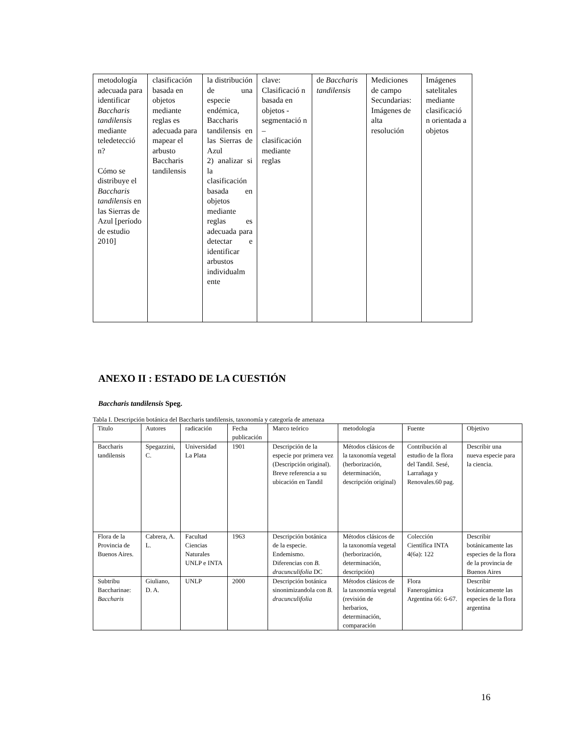| metodología adecuada para identificar Baccharis tandilensis mediante teledetecció n? Cómo se distribuye el Baccharis tandilensis en las Sierras de Azul [período de estudio 2010] | clasificación basada en objetos mediante reglas es adecuada para mapear el arbusto Baccharis tandilensis | la distribución de una especie endémica, Baccharis tandilensis en las Sierras de Azul 2) analizar si la clasificación basada en objetos mediante reglas es adecuada para detectar e identificar arbustos individualm ente | clave: Clasificació n basada en objetos - segmentació n – clasificación mediante reglas | de Baccharis tandilensis | Mediciones de campo Secundarias: Imágenes de alta resolución | Imágenes satelitales mediante clasificació n orientada a objetos |
ANEXO II : ESTADO DE LA CUESTIÓN
Baccharis tandilensis Speg.
Tabla I. Descripción botánica del Baccharis tandilensis, taxonomía y categoría de amenaza
| Titulo | Autores | radicación | Fecha publicación | Marco teórico | metodología | Fuente | Objetivo |
| --- | --- | --- | --- | --- | --- | --- | --- |
| Baccharis tandilensis | Spegazzini, C. | Universidad La Plata | 1901 | Descripción de la especie por primera vez (Descripción original). Breve referencia a su ubicación en Tandil | Métodos clásicos de la taxonomía vegetal (herborización, determinación, descripción original) | Contribución al estudio de la flora del Tandil. Sesé, Larrañaga y Renovales.60 pag. | Describir una nueva especie para la ciencia. |
| Flora de la Provincia de Buenos Aires. | Cabrera, A. L. | Facultad Ciencias Naturales UNLP e INTA | 1963 | Descripción botánica de la especie. Endemismo. Diferencias con B. dracunculifolia DC | Métodos clásicos de la taxonomía vegetal (herborización, determinación, descripción) | Colección Científica INTA 4(6a): 122 | Describir botánicamente las especies de la flora de la provincia de Buenos Aires |
| Subtribu Baccharinae: Baccharis | Giuliano, D. A. | UNLP | 2000 | Descripción botánica sinonimizandola con B. dracunculifolia | Métodos clásicos de la taxonomía vegetal (revisión de herbarios, determinación, comparación | Flora Fanerogámica Argentina 66: 6-67. | Describir botánicamente las especies de la flora argentina |
16